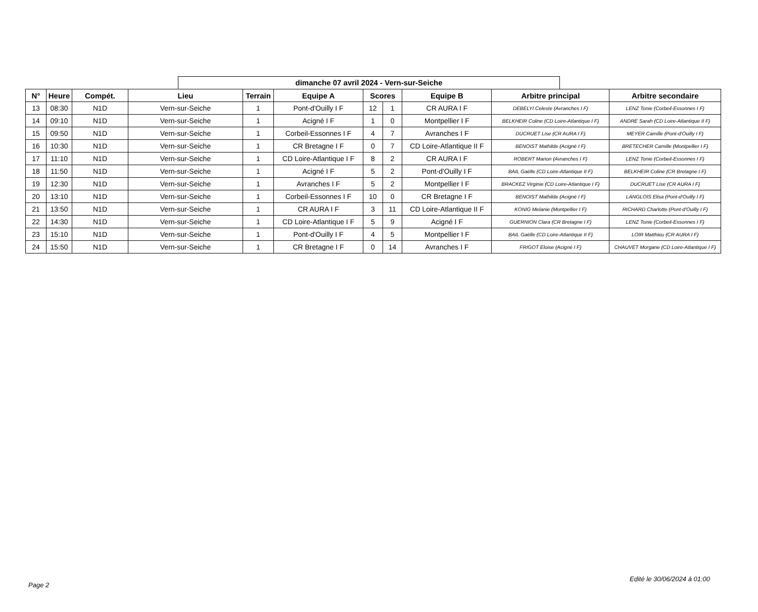dimanche 07 avril 2024 - Vern-sur-Seiche
| N° | Heure | Compét. | Lieu | Terrain | Equipe A | Scores | | Equipe B | Arbitre principal | Arbitre secondaire |
| --- | --- | --- | --- | --- | --- | --- | --- | --- | --- | --- |
| 13 | 08:30 | N1D | Vern-sur-Seiche | 1 | Pont-d'Ouilly I F | 12 | 1 | CR AURA I F | DEBELYI Celeste (Avranches I F) | LENZ Tonie (Corbeil-Essonnes I F) |
| 14 | 09:10 | N1D | Vern-sur-Seiche | 1 | Acigné I F | 1 | 0 | Montpellier I F | BELKHEIR Coline (CD Loire-Atlantique I F) | ANDRE Sarah (CD Loire-Atlantique II F) |
| 15 | 09:50 | N1D | Vern-sur-Seiche | 1 | Corbeil-Essonnes I F | 4 | 7 | Avranches I F | DUCRUET Lise (CR AURA I F) | MEYER Camille (Pont-d'Ouilly I F) |
| 16 | 10:30 | N1D | Vern-sur-Seiche | 1 | CR Bretagne I F | 0 | 7 | CD Loire-Atlantique II F | BENOIST Mathilde (Acigné I F) | BRETECHER Camille (Montpellier I F) |
| 17 | 11:10 | N1D | Vern-sur-Seiche | 1 | CD Loire-Atlantique I F | 8 | 2 | CR AURA I F | ROBERT Marion (Avranches I F) | LENZ Tonie (Corbeil-Essonnes I F) |
| 18 | 11:50 | N1D | Vern-sur-Seiche | 1 | Acigné I F | 5 | 2 | Pont-d'Ouilly I F | BAIL Gaëlle (CD Loire-Atlantique II F) | BELKHEIR Coline (CR Bretagne I F) |
| 19 | 12:30 | N1D | Vern-sur-Seiche | 1 | Avranches I F | 5 | 2 | Montpellier I F | BRACKEZ Virginie (CD Loire-Atlantique I F) | DUCRUET Lise (CR AURA I F) |
| 20 | 13:10 | N1D | Vern-sur-Seiche | 1 | Corbeil-Essonnes I F | 10 | 0 | CR Bretagne I F | BENOIST Mathilde (Acigné I F) | LANGLOIS Elisa (Pont-d'Ouilly I F) |
| 21 | 13:50 | N1D | Vern-sur-Seiche | 1 | CR AURA I F | 3 | 11 | CD Loire-Atlantique II F | KONIG Melanie (Montpellier I F) | RICHARD Charlotte (Pont-d'Ouilly I F) |
| 22 | 14:30 | N1D | Vern-sur-Seiche | 1 | CD Loire-Atlantique I F | 5 | 9 | Acigné I F | GUERNION Clara (CR Bretagne I F) | LENZ Tonie (Corbeil-Essonnes I F) |
| 23 | 15:10 | N1D | Vern-sur-Seiche | 1 | Pont-d'Ouilly I F | 4 | 5 | Montpellier I F | BAIL Gaëlle (CD Loire-Atlantique II F) | LOIR Matthieu (CR AURA I F) |
| 24 | 15:50 | N1D | Vern-sur-Seiche | 1 | CR Bretagne I F | 0 | 14 | Avranches I F | FRIGOT Eloise (Acigné I F) | CHAUVET Morgane (CD Loire-Atlantique I F) |
Edité le 30/06/2024 à 01:00
Page 2